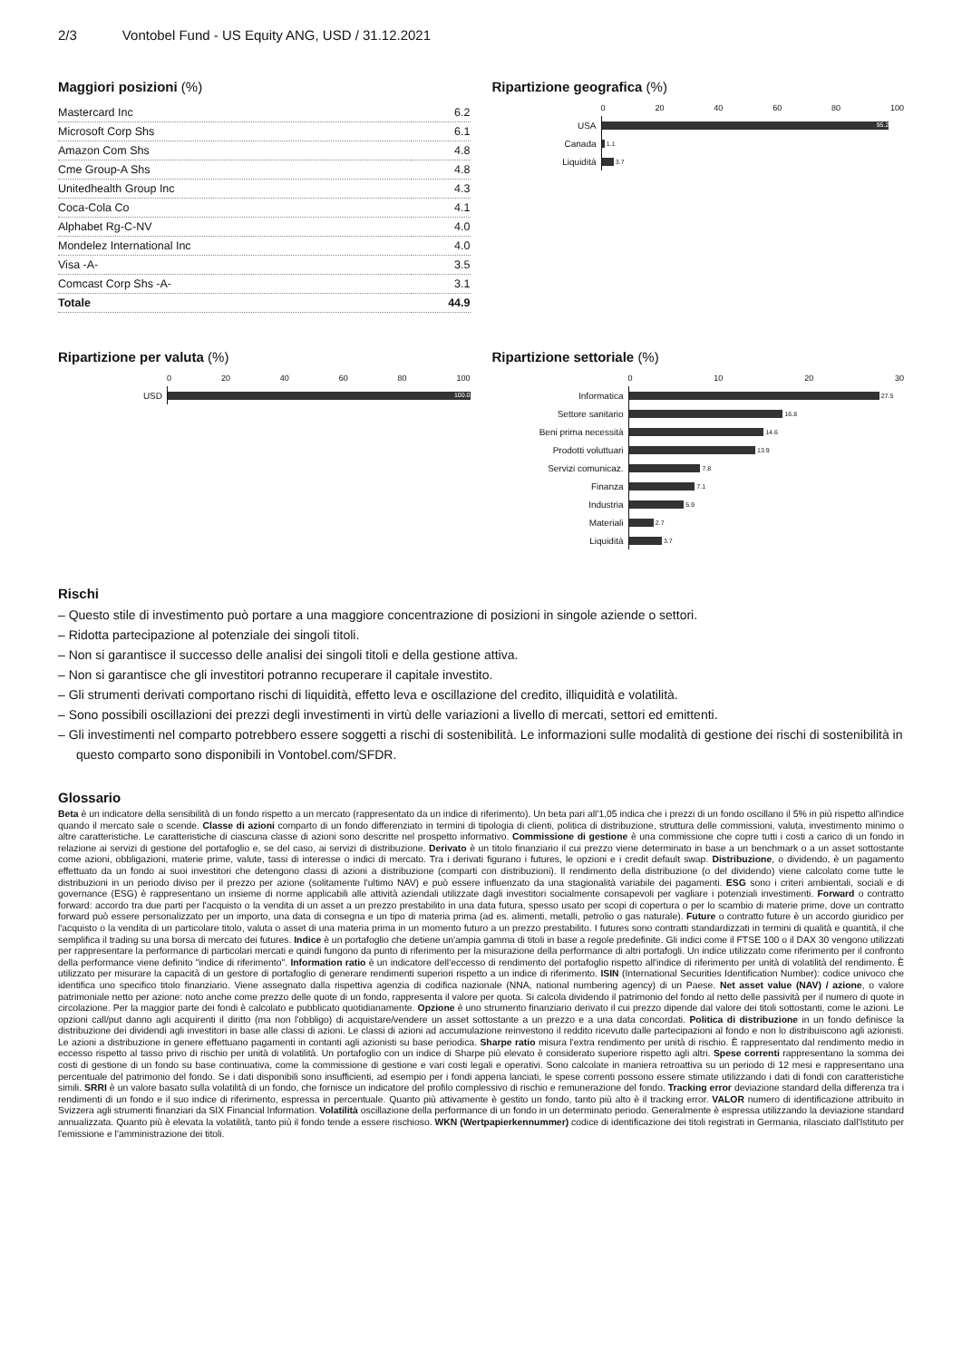2/3 Vontobel Fund - US Equity ANG, USD / 31.12.2021
Maggiori posizioni (%)
| Mastercard Inc | 6.2 |
| Microsoft Corp Shs | 6.1 |
| Amazon Com Shs | 4.8 |
| Cme Group-A Shs | 4.8 |
| Unitedhealth Group Inc | 4.3 |
| Coca-Cola Co | 4.1 |
| Alphabet Rg-C-NV | 4.0 |
| Mondelez International Inc | 4.0 |
| Visa -A- | 3.5 |
| Comcast Corp Shs -A- | 3.1 |
| Totale | 44.9 |
Ripartizione geografica (%)
0 20 40 60 80 100
USA
95.2
Canada
1.1
Liquidità
3.7
Ripartizione per valuta (%)
0 20 40 60 80 100
USD
100.0
Ripartizione settoriale (%)
0 10 20 30
Informatica
27.5
Settore sanitario
16.8
Beni prima necessità
14.6
Prodotti voluttuari
13.9
Servizi comunicaz.
7.8
Finanza
7.1
Industria
5.9
Materiali
2.7
Liquidità
3.7
Rischi
– Questo stile di investimento può portare a una maggiore concentrazione di posizioni in singole aziende o settori.
– Ridotta partecipazione al potenziale dei singoli titoli.
– Non si garantisce il successo delle analisi dei singoli titoli e della gestione attiva.
– Non si garantisce che gli investitori potranno recuperare il capitale investito.
– Gli strumenti derivati comportano rischi di liquidità, effetto leva e oscillazione del credito, illiquidità e volatilità.
– Sono possibili oscillazioni dei prezzi degli investimenti in virtù delle variazioni a livello di mercati, settori ed emittenti.
– Gli investimenti nel comparto potrebbero essere soggetti a rischi di sostenibilità. Le informazioni sulle modalità di gestione dei rischi di sostenibilità in questo comparto sono disponibili in Vontobel.com/SFDR.
Glossario
Beta è un indicatore della sensibilità di un fondo rispetto a un mercato (rappresentato da un indice di riferimento). Un beta pari all'1,05 indica che i prezzi di un fondo oscillano il 5% in più rispetto all'indice quando il mercato sale o scende. Classe di azioni comparto di un fondo differenziato in termini di tipologia di clienti, politica di distribuzione, struttura delle commissioni, valuta, investimento minimo o altre caratteristiche. Le caratteristiche di ciascuna classe di azioni sono descritte nel prospetto informativo. Commissione di gestione è una commissione che copre tutti i costi a carico di un fondo in relazione ai servizi di gestione del portafoglio e, se del caso, ai servizi di distribuzione. Derivato è un titolo finanziario il cui prezzo viene determinato in base a un benchmark o a un asset sottostante come azioni, obbligazioni, materie prime, valute, tassi di interesse o indici di mercato. Tra i derivati figurano i futures, le opzioni e i credit default swap. Distribuzione, o dividendo, è un pagamento effettuato da un fondo ai suoi investitori che detengono classi di azioni a distribuzione (comparti con distribuzioni). Il rendimento della distribuzione (o del dividendo) viene calcolato come tutte le distribuzioni in un periodo diviso per il prezzo per azione (solitamente l'ultimo NAV) e può essere influenzato da una stagionalità variabile dei pagamenti. ESG sono i criteri ambientali, sociali e di governance (ESG) è rappresentano un insieme di norme applicabili alle attività aziendali utilizzate dagli investitori socialmente consapevoli per vagliare i potenziali investimenti. Forward o contratto forward: accordo tra due parti per l'acquisto o la vendita di un asset a un prezzo prestabilito in una data futura, spesso usato per scopi di copertura o per lo scambio di materie prime, dove un contratto forward può essere personalizzato per un importo, una data di consegna e un tipo di materia prima (ad es. alimenti, metalli, petrolio o gas naturale). Future o contratto future è un accordo giuridico per l'acquisto o la vendita di un particolare titolo, valuta o asset di una materia prima in un momento futuro a un prezzo prestabilito. I futures sono contratti standardizzati in termini di qualità e quantità, il che semplifica il trading su una borsa di mercato dei futures. Indice è un portafoglio che detiene un'ampia gamma di titoli in base a regole predefinite. Gli indici come il FTSE 100 o il DAX 30 vengono utilizzati per rappresentare la performance di particolari mercati e quindi fungono da punto di riferimento per la misurazione della performance di altri portafogli. Un indice utilizzato come riferimento per il confronto della performance viene definito "indice di riferimento". Information ratio è un indicatore dell'eccesso di rendimento del portafoglio rispetto all'indice di riferimento per unità di volatilità del rendimento. È utilizzato per misurare la capacità di un gestore di portafoglio di generare rendimenti superiori rispetto a un indice di riferimento. ISIN (International Securities Identification Number): codice univoco che identifica uno specifico titolo finanziario. Viene assegnato dalla rispettiva agenzia di codifica nazionale (NNA, national numbering agency) di un Paese. Net asset value (NAV) / azione, o valore patrimoniale netto per azione: noto anche come prezzo delle quote di un fondo, rappresenta il valore per quota. Si calcola dividendo il patrimonio del fondo al netto delle passività per il numero di quote in circolazione. Per la maggior parte dei fondi è calcolato e pubblicato quotidianamente. Opzione è uno strumento finanziario derivato il cui prezzo dipende dal valore dei titoli sottostanti, come le azioni. Le opzioni call/put danno agli acquirenti il diritto (ma non l'obbligo) di acquistare/vendere un asset sottostante a un prezzo e a una data concordati. Politica di distribuzione in un fondo definisce la distribuzione dei dividendi agli investitori in base alle classi di azioni. Le classi di azioni ad accumulazione reinvestono il reddito ricevuto dalle partecipazioni al fondo e non lo distribuiscono agli azionisti. Le azioni a distribuzione in genere effettuano pagamenti in contanti agli azionisti su base periodica. Sharpe ratio misura l'extra rendimento per unità di rischio. È rappresentato dal rendimento medio in eccesso rispetto al tasso privo di rischio per unità di volatilità. Un portafoglio con un indice di Sharpe più elevato è considerato superiore rispetto agli altri. Spese correnti rappresentano la somma dei costi di gestione di un fondo su base continuativa, come la commissione di gestione e vari costi legali e operativi. Sono calcolate in maniera retroattiva su un periodo di 12 mesi e rappresentano una percentuale del patrimonio del fondo. Se i dati disponibili sono insufficienti, ad esempio per i fondi appena lanciati, le spese correnti possono essere stimate utilizzando i dati di fondi con caratteristiche simili. SRRI è un valore basato sulla volatilità di un fondo, che fornisce un indicatore del profilo complessivo di rischio e remunerazione del fondo. Tracking error deviazione standard della differenza tra i rendimenti di un fondo e il suo indice di riferimento, espressa in percentuale. Quanto più attivamente è gestito un fondo, tanto più alto è il tracking error. VALOR numero di identificazione attribuito in Svizzera agli strumenti finanziari da SIX Financial Information. Volatilità oscillazione della performance di un fondo in un determinato periodo. Generalmente è espressa utilizzando la deviazione standard annualizzata. Quanto più è elevata la volatilità, tanto più il fondo tende a essere rischioso. WKN (Wertpapierkennummer) codice di identificazione dei titoli registrati in Germania, rilasciato dall'Istituto per l'emissione e l'amministrazione dei titoli.